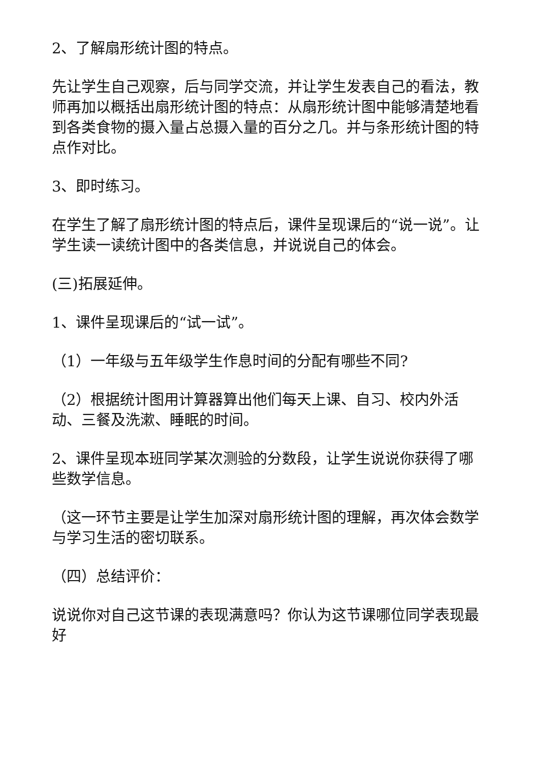2、了解扇形统计图的特点。
先让学生自己观察，后与同学交流，并让学生发表自己的看法，教师再加以概括出扇形统计图的特点：从扇形统计图中能够清楚地看到各类食物的摄入量占总摄入量的百分之几。并与条形统计图的特点作对比。
3、即时练习。
在学生了解了扇形统计图的特点后，课件呈现课后的“说一说”。让学生读一读统计图中的各类信息，并说说自己的体会。
(三)拓展延伸。
1、课件呈现课后的“试一试”。
（1）一年级与五年级学生作息时间的分配有哪些不同?
（2）根据统计图用计算器算出他们每天上课、自习、校内外活动、三餐及洗漱、睡眠的时间。
2、课件呈现本班同学某次测验的分数段，让学生说说你获得了哪些数学信息。
（这一环节主要是让学生加深对扇形统计图的理解，再次体会数学与学习生活的密切联系。
（四）总结评价：
说说你对自己这节课的表现满意吗？你认为这节课哪位同学表现最好